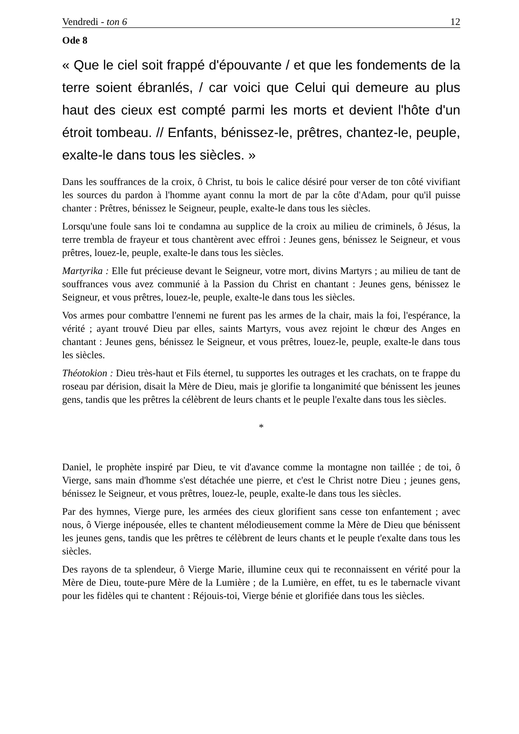Vendredi - ton 6 12
Ode 8
« Que le ciel soit frappé d'épouvante / et que les fondements de la terre soient ébranlés, / car voici que Celui qui demeure au plus haut des cieux est compté parmi les morts et devient l'hôte d'un étroit tombeau. // Enfants, bénissez-le, prêtres, chantez-le, peuple, exalte-le dans tous les siècles. »
Dans les souffrances de la croix, ô Christ, tu bois le calice désiré pour verser de ton côté vivifiant les sources du pardon à l'homme ayant connu la mort de par la côte d'Adam, pour qu'il puisse chanter : Prêtres, bénissez le Seigneur, peuple, exalte-le dans tous les siècles.
Lorsqu'une foule sans loi te condamna au supplice de la croix au milieu de criminels, ô Jésus, la terre trembla de frayeur et tous chantèrent avec effroi : Jeunes gens, bénissez le Seigneur, et vous prêtres, louez-le, peuple, exalte-le dans tous les siècles.
Martyrika : Elle fut précieuse devant le Seigneur, votre mort, divins Martyrs ; au milieu de tant de souffrances vous avez communié à la Passion du Christ en chantant : Jeunes gens, bénissez le Seigneur, et vous prêtres, louez-le, peuple, exalte-le dans tous les siècles.
Vos armes pour combattre l'ennemi ne furent pas les armes de la chair, mais la foi, l'espérance, la vérité ; ayant trouvé Dieu par elles, saints Martyrs, vous avez rejoint le chœur des Anges en chantant : Jeunes gens, bénissez le Seigneur, et vous prêtres, louez-le, peuple, exalte-le dans tous les siècles.
Théotokion : Dieu très-haut et Fils éternel, tu supportes les outrages et les crachats, on te frappe du roseau par dérision, disait la Mère de Dieu, mais je glorifie ta longanimité que bénissent les jeunes gens, tandis que les prêtres la célèbrent de leurs chants et le peuple l'exalte dans tous les siècles.
*
Daniel, le prophète inspiré par Dieu, te vit d'avance comme la montagne non taillée ; de toi, ô Vierge, sans main d'homme s'est détachée une pierre, et c'est le Christ notre Dieu ; jeunes gens, bénissez le Seigneur, et vous prêtres, louez-le, peuple, exalte-le dans tous les siècles.
Par des hymnes, Vierge pure, les armées des cieux glorifient sans cesse ton enfantement ; avec nous, ô Vierge inépousée, elles te chantent mélodieusement comme la Mère de Dieu que bénissent les jeunes gens, tandis que les prêtres te célèbrent de leurs chants et le peuple t'exalte dans tous les siècles.
Des rayons de ta splendeur, ô Vierge Marie, illumine ceux qui te reconnaissent en vérité pour la Mère de Dieu, toute-pure Mère de la Lumière ; de la Lumière, en effet, tu es le tabernacle vivant pour les fidèles qui te chantent : Réjouis-toi, Vierge bénie et glorifiée dans tous les siècles.